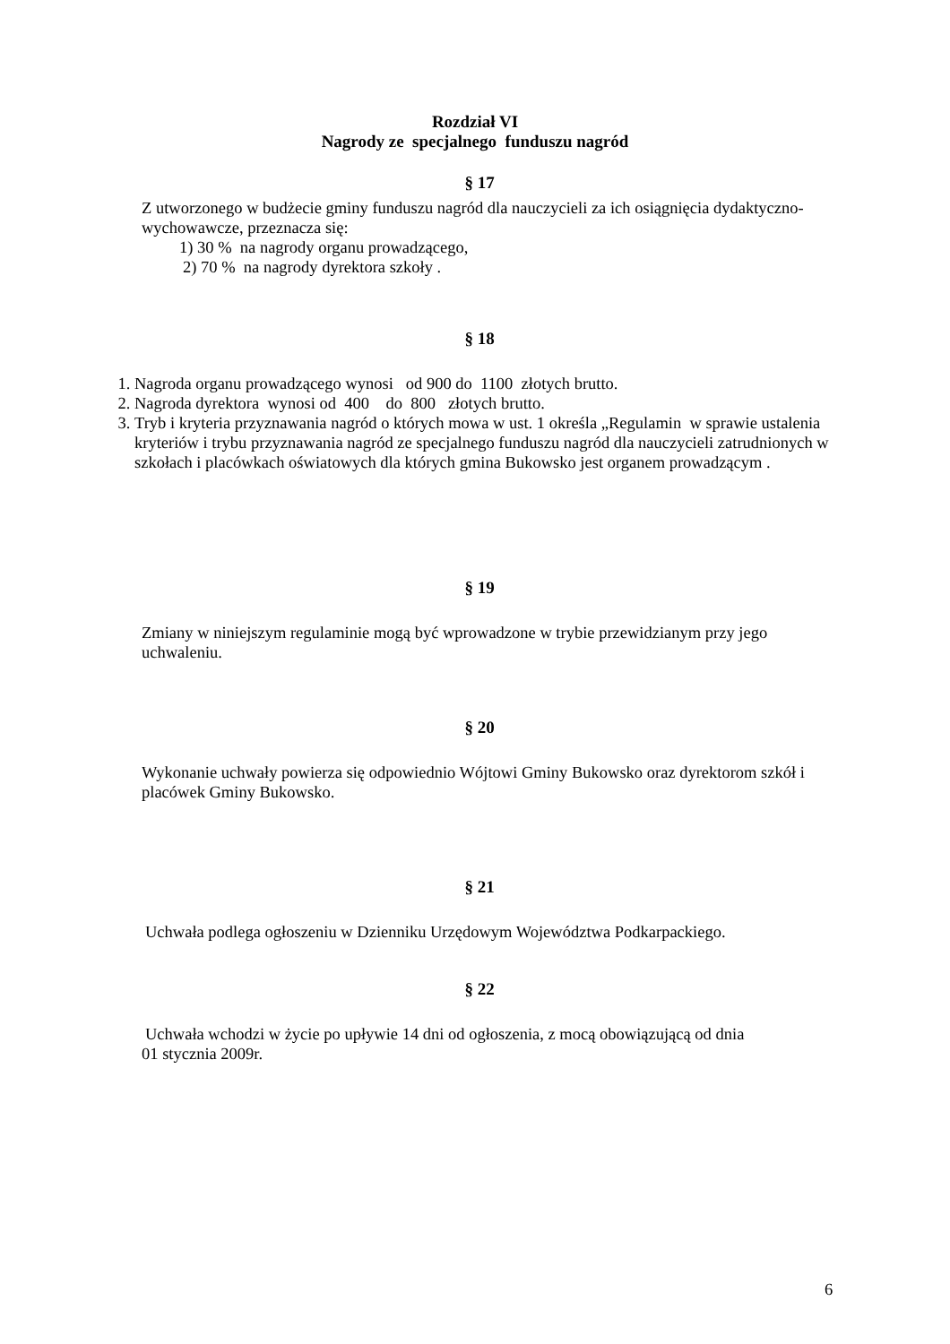Rozdział VI
Nagrody ze specjalnego funduszu nagród
§ 17
Z utworzonego w budżecie gminy funduszu nagród dla nauczycieli za ich osiągnięcia dydaktyczno- wychowawcze, przeznacza się:
1) 30 % na nagrody organu prowadzącego,
2) 70 % na nagrody dyrektora szkoły .
§ 18
1. Nagroda organu prowadzącego wynosi od 900 do 1100 złotych brutto.
2. Nagroda dyrektora wynosi od 400 do 800 złotych brutto.
3. Tryb i kryteria przyznawania nagród o których mowa w ust. 1 określa „Regulamin w sprawie ustalenia kryteriów i trybu przyznawania nagród ze specjalnego funduszu nagród dla nauczycieli zatrudnionych w szkołach i placówkach oświatowych dla których gmina Bukowsko jest organem prowadzącym .
§ 19
Zmiany w niniejszym regulaminie mogą być wprowadzone w trybie przewidzianym przy jego uchwaleniu.
§ 20
Wykonanie uchwały powierza się odpowiednio Wójtowi Gminy Bukowsko oraz dyrektorom szkół i placówek Gminy Bukowsko.
§ 21
Uchwała podlega ogłoszeniu w Dzienniku Urzędowym Województwa Podkarpackiego.
§ 22
Uchwała wchodzi w życie po upływie 14 dni od ogłoszenia, z mocą obowiązującą od dnia
01 stycznia 2009r.
6